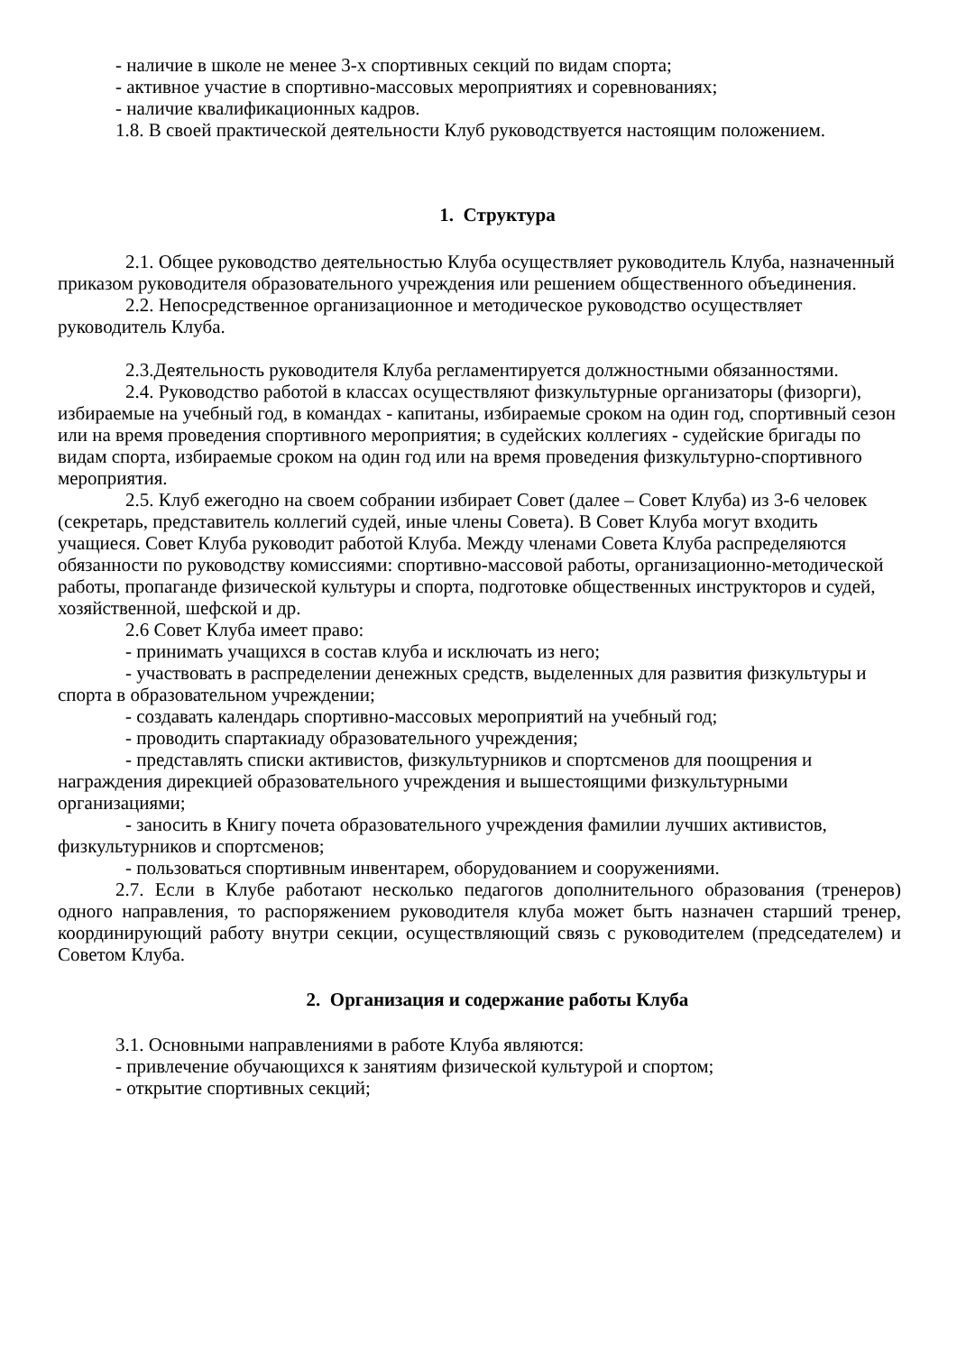- наличие в школе не менее 3-х спортивных секций по видам спорта;
- активное участие в спортивно-массовых мероприятиях и соревнованиях;
- наличие квалификационных кадров.
1.8. В своей практической деятельности Клуб руководствуется настоящим положением.
1. Структура
2.1. Общее руководство деятельностью Клуба осуществляет руководитель Клуба, назначенный приказом руководителя образовательного учреждения или решением общественного объединения.
2.2. Непосредственное организационное и методическое руководство осуществляет руководитель Клуба.
2.3.Деятельность руководителя Клуба регламентируется должностными обязанностями.
2.4. Руководство работой в классах осуществляют физкультурные организаторы (физорги), избираемые на учебный год, в командах - капитаны, избираемые сроком на один год, спортивный сезон или на время проведения спортивного мероприятия; в судейских коллегиях - судейские бригады по видам спорта, избираемые сроком на один год или на время проведения физкультурно-спортивного мероприятия.
2.5. Клуб ежегодно на своем собрании избирает Совет (далее – Совет Клуба) из 3-6 человек (секретарь, представитель коллегий судей, иные члены Совета). В Совет Клуба могут входить учащиеся. Совет Клуба руководит работой Клуба. Между членами Совета Клуба распределяются обязанности по руководству комиссиями: спортивно-массовой работы, организационно-методической работы, пропаганде физической культуры и спорта, подготовке общественных инструкторов и судей, хозяйственной, шефской и др.
2.6 Совет Клуба имеет право:
- принимать учащихся в состав клуба и исключать из него;
- участвовать в распределении денежных средств, выделенных для развития физкультуры и спорта в образовательном учреждении;
- создавать календарь спортивно-массовых мероприятий на учебный год;
- проводить спартакиаду образовательного учреждения;
- представлять списки активистов, физкультурников и спортсменов для поощрения и награждения дирекцией образовательного учреждения и вышестоящими физкультурными организациями;
- заносить в Книгу почета образовательного учреждения фамилии лучших активистов, физкультурников и спортсменов;
- пользоваться спортивным инвентарем, оборудованием и сооружениями.
2.7. Если в Клубе работают несколько педагогов дополнительного образования (тренеров) одного направления, то распоряжением руководителя клуба может быть назначен старший тренер, координирующий работу внутри секции, осуществляющий связь с руководителем (председателем) и Советом Клуба.
2. Организация и содержание работы Клуба
3.1. Основными направлениями в работе Клуба являются:
- привлечение обучающихся к занятиям физической культурой и спортом;
- открытие спортивных секций;